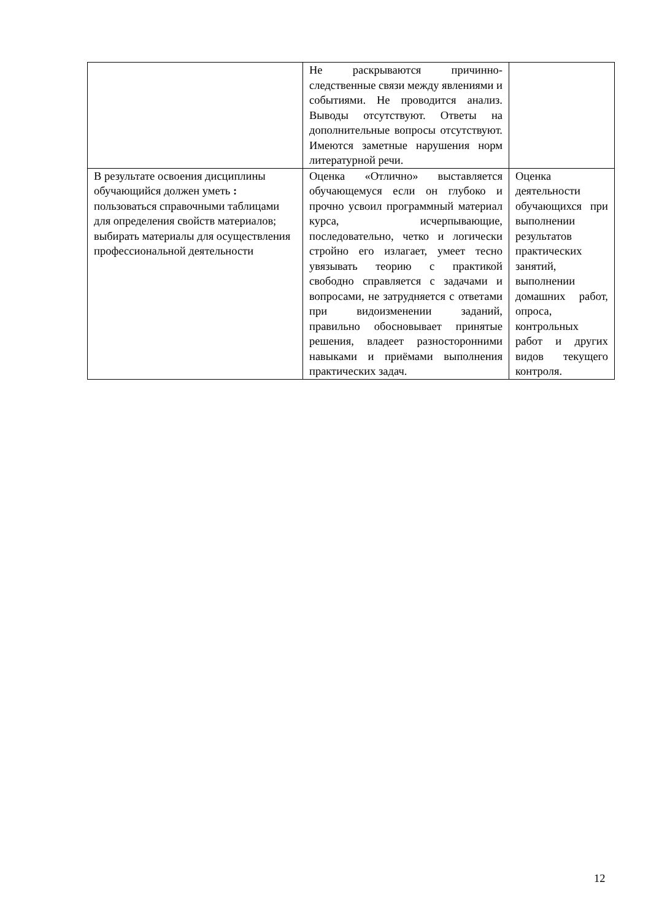| | Не раскрываются причинно-следственные связи между явлениями и событиями. Не проводится анализ. Выводы отсутствуют. Ответы на дополнительные вопросы отсутствуют. Имеются заметные нарушения норм литературной речи. | |
| В результате освоения дисциплины обучающийся должен уметь : пользоваться справочными таблицами для определения свойств материалов; выбирать материалы для осуществления профессиональной деятельности | Оценка «Отлично» выставляется обучающемуся если он глубоко и прочно усвоил программный материал курса, исчерпывающие, последовательно, четко и логически стройно его излагает, умеет тесно увязывать теорию с практикой свободно справляется с задачами и вопросами, не затрудняется с ответами при видоизменении заданий, правильно обосновывает принятые решения, владеет разносторонними навыками и приёмами выполнения практических задач. | Оценка деятельности обучающихся при выполнении результатов практических занятий, выполнении домашних работ, опроса, контрольных работ и других видов текущего контроля. |
12